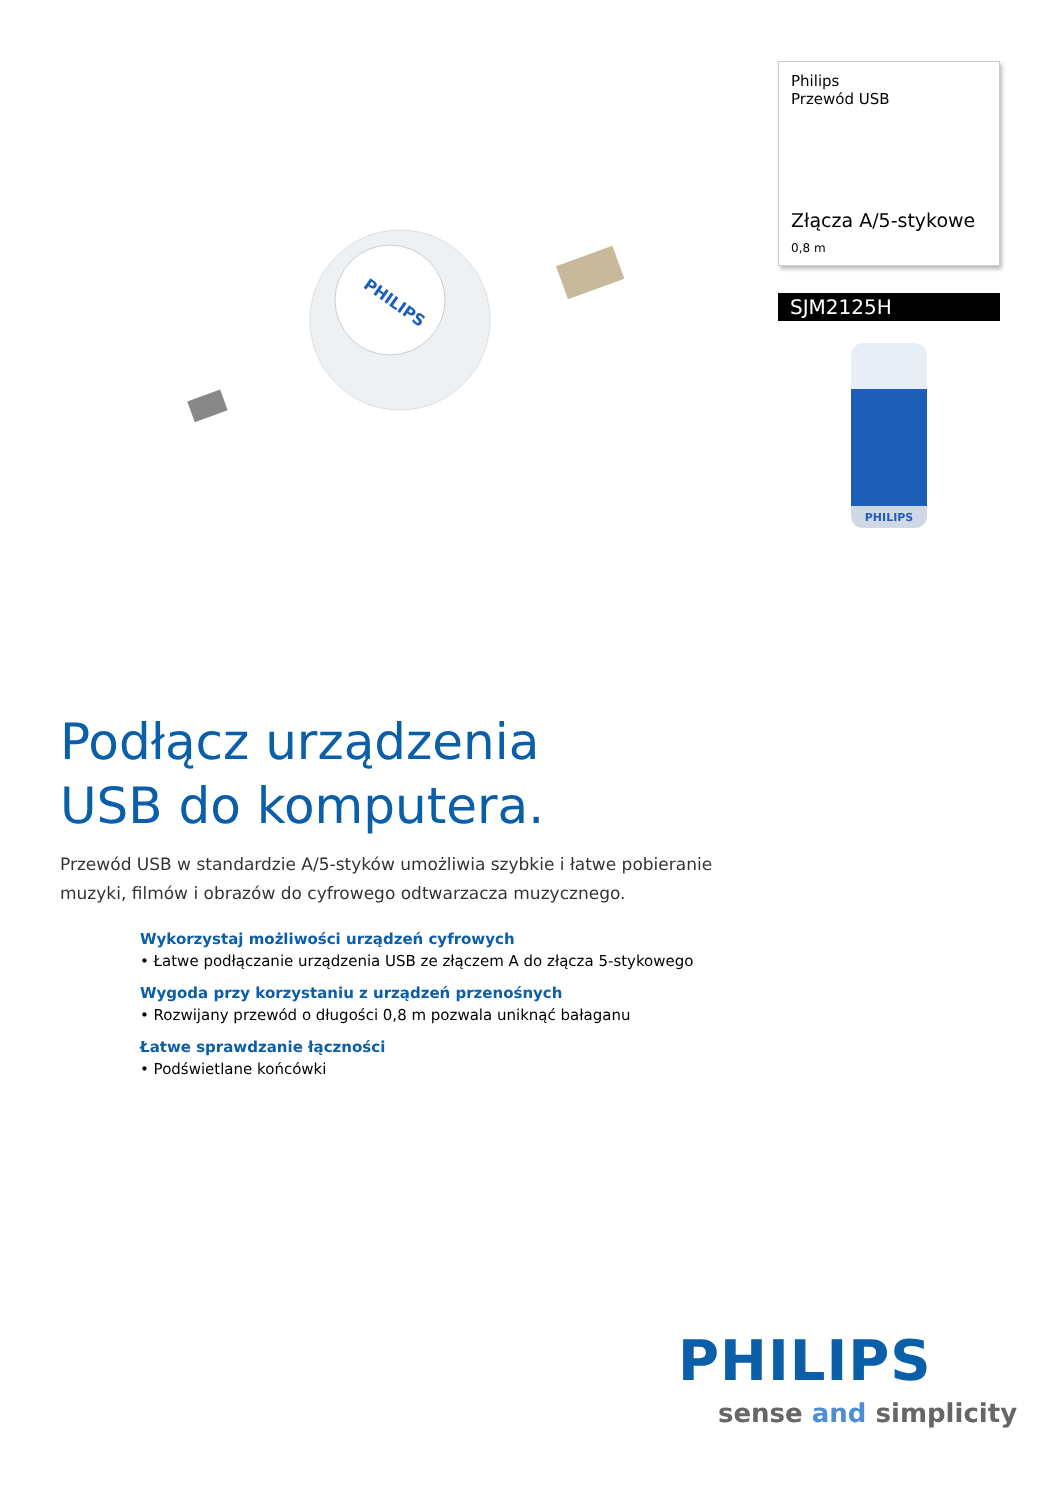PHILIPS
Philips
Przewód USB
Złącza A/5-stykowe
0,8 m
SJM2125H
PHILIPS
Podłącz urządzenia
USB do komputera.
Przewód USB w standardzie A/5-styków umożliwia szybkie i łatwe pobieranie muzyki, filmów i obrazów do cyfrowego odtwarzacza muzycznego.
Wykorzystaj możliwości urządzeń cyfrowych
• Łatwe podłączanie urządzenia USB ze złączem A do złącza 5-stykowego
Wygoda przy korzystaniu z urządzeń przenośnych
• Rozwijany przewód o długości 0,8 m pozwala uniknąć bałaganu
Łatwe sprawdzanie łączności
• Podświetlane końcówki
PHILIPS
sense and simplicity